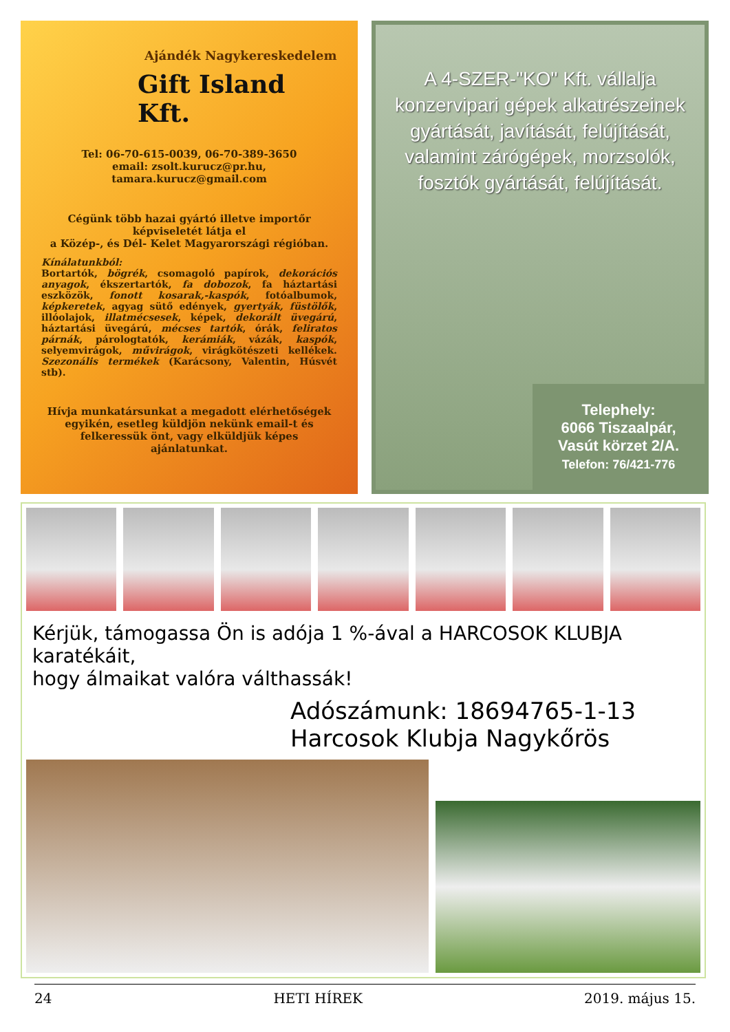Ajándék Nagykereskedelem
Gift Island Kft.
Tel: 06-70-615-0039, 06-70-389-3650
email: zsolt.kurucz@pr.hu,
tamara.kurucz@gmail.com
Cégünk több hazai gyártó illetve importőr képviseletét látja el
a Közép-, és Dél- Kelet Magyarországi régióban.
Kínálatunkból:
Bortartók, bögrék, csomagoló papírok, dekorációs anyagok, ékszertartók, fa dobozok, fa háztartási eszközök, fonott kosarak,-kaspók, fotóalbumok, képkeretek, agyag sütő edények, gyertyák, füstölők, illóolajok, illatmécsesek, képek, dekorált üvegárú, háztartási üvegárú, mécses tartók, órák, feliratos párnák, párologtatók, kerámiák, vázák, kaspók, selyemvirágok, művirágok, virágkötészeti kellékek. Szezonális termékek (Karácsony, Valentin, Húsvét stb).
Hívja munkatársunkat a megadott elérhetőségek egyikén, esetleg küldjön nekünk email-t és felkeressük önt, vagy elküldjük képes ajánlatunkat.
A 4-SZER-"KO" Kft. vállalja konzervipari gépek alkatrészeinek gyártását, javítását, felújítását, valamint zárógépek, morzsolók, fosztók gyártását, felújítását.
Telephely:
6066 Tiszaalpár,
Vasút körzet 2/A.
Telefon: 76/421-776
Kérjük, támogassa Ön is adója 1 %-ával a HARCOSOK KLUBJA karatékáit,
hogy álmaikat valóra válthassák!
Adószámunk: 18694765-1-13
Harcosok Klubja Nagykőrös
24 HETI HÍREK 2019. május 15.